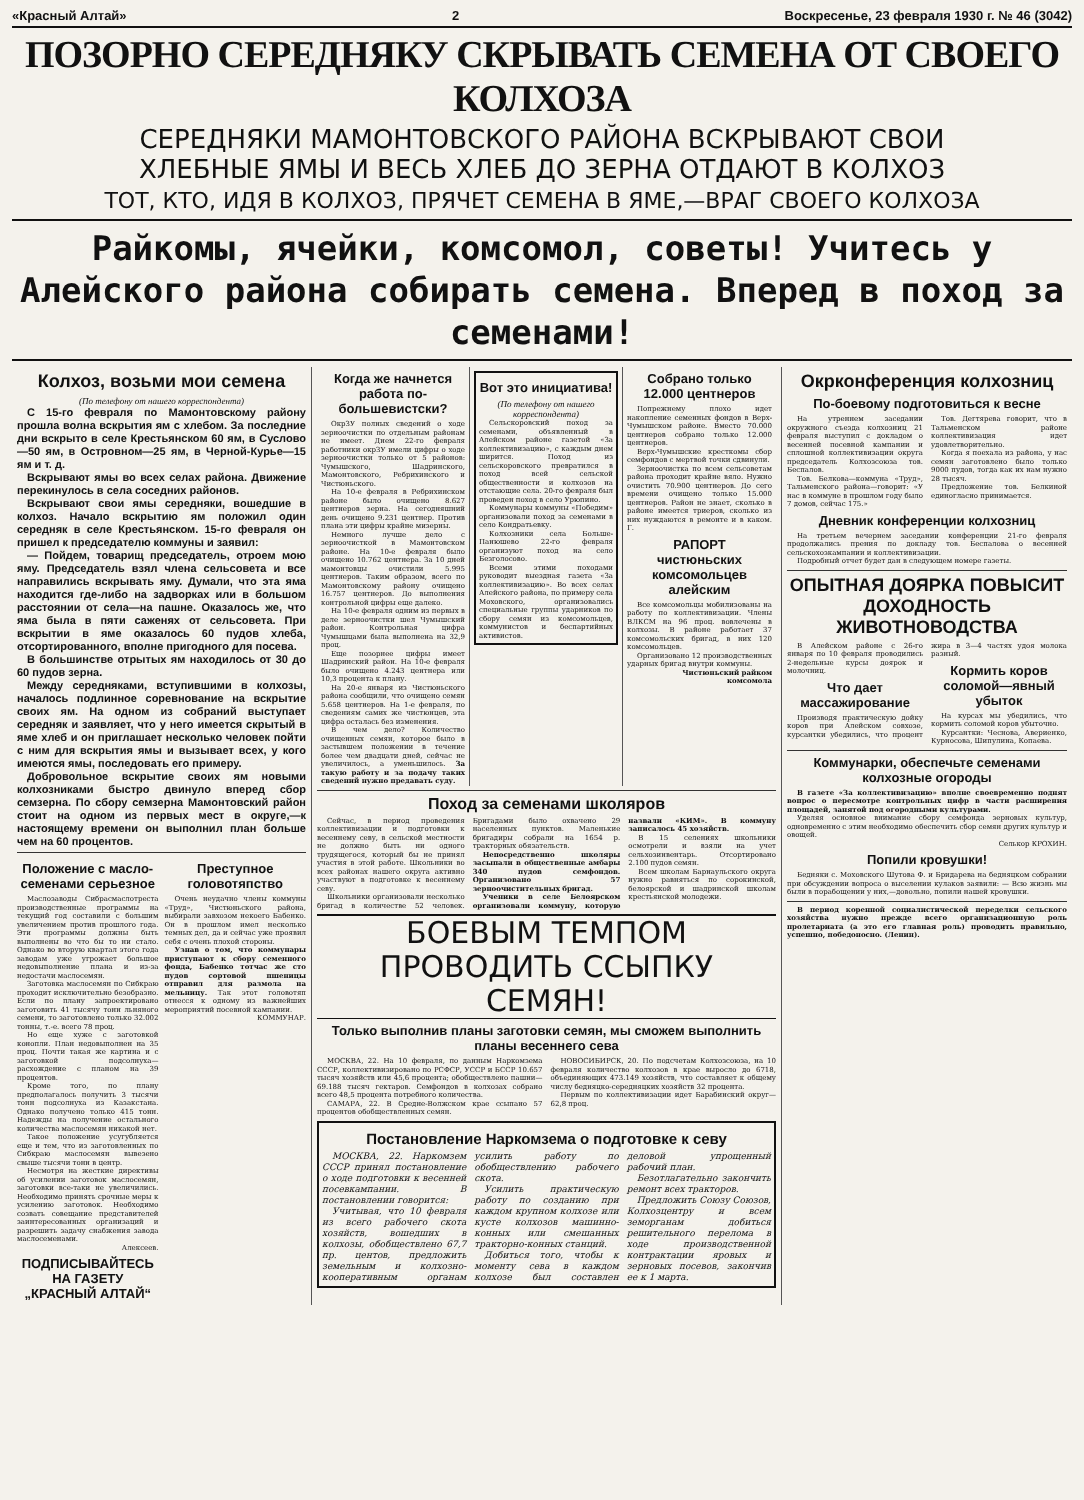«Красный Алтай» 2 Воскресенье, 23 февраля 1930 г. № 46 (3042)
ПОЗОРНО СЕРЕДНЯКУ СКРЫВАТЬ СЕМЕНА ОТ СВОЕГО КОЛХОЗА
СЕРЕДНЯКИ МАМОНТОВСКОГО РАЙОНА ВСКРЫВАЮТ СВОИ
ХЛЕБНЫЕ ЯМЫ И ВЕСЬ ХЛЕБ ДО ЗЕРНА ОТДАЮТ В КОЛХОЗ
ТОТ, КТО, ИДЯ В КОЛХОЗ, ПРЯЧЕТ СЕМЕНА В ЯМЕ,—ВРАГ СВОЕГО КОЛХОЗА
Райкомы, ячейки, комсомол, советы! Учитесь у Алейского района собирать семена. Вперед в поход за семенами!
Колхоз, возьми мои семена
(По телефону от нашего корреспондента)
С 15-го февраля по Мамонтовскому району прошла волна вскрытия ям с хлебом. За последние дни вскрыто в селе Крестьянском 60 ям, в Суслово—50 ям, в Островном—25 ям, в Черной-Курье—15 ям и т. д.
Вскрывают ямы во всех селах района. Движение перекинулось в села соседних районов.
Вскрывают свои ямы середняки, вошедшие в колхоз. Начало вскрытию ям положил один середняк в селе Крестьянском. 15-го февраля он пришел к председателю коммуны и заявил:
— Пойдем, товарищ председатель, отроем мою яму. Председатель взял члена сельсовета и все направились вскрывать яму. Думали, что эта яма находится где-либо на задворках или в большом расстоянии от села—на пашне. Оказалось же, что яма была в пяти саженях от сельсовета. При вскрытии в яме оказалось 60 пудов хлеба, отсортированного, вполне пригодного для посева.
В большинстве отрытых ям находилось от 30 до 60 пудов зерна.
Между середняками, вступившими в колхозы, началось подлинное соревнование на вскрытие своих ям. На одном из собраний выступает середняк и заявляет, что у него имеется скрытый в яме хлеб и он приглашает несколько человек пойти с ним для вскрытия ямы и вызывает всех, у кого имеются ямы, последовать его примеру.
Добровольное вскрытие своих ям новыми колхозниками быстро двинуло вперед сбор семзерна. По сбору семзерна Мамонтовский район стоит на одном из первых мест в округе,—к настоящему времени он выполнил план больше чем на 60 процентов.
Положение с масло-семенами серьезное
Маслозаводы Сибрасмаслотреста производственные программы на текущий год составили с большим увеличением против прошлого года. Эти программы должны быть выполнены во что бы то ни стало. Однако во вторую квартал этого года заводам уже угрожает большое недовыполнение плана и из-за недостачи маслосемян.
Заготовка маслосемян по Сибкраю проходит исключительно безобразно. Если по плану запроектировано заготовить 41 тысячу тонн льняного семени, то заготовлено только 32.002 тонны, т.-е. всего 78 проц.
Но еще хуже с заготовкой конопли. План недовыполнен на 35 проц. Почти такая же картина и с заготовкой подсолнуха—расхождение с планом на 39 процентов.
Кроме того, по плану предполагалось получить 3 тысячи тонн подсолнуха из Казакстана. Однако получено только 415 тонн. Надежды на получение остального количества маслосемян никакой нет.
Такое положение усугубляется еще и тем, что из заготовленных по Сибкраю маслосемян вывезено свыше тысячи тонн в центр.
Несмотря на жесткие директивы об усилении заготовок маслосемян, заготовки все-таки не увеличились. Необходимо принять срочные меры к усилению заготовок. Необходимо созвать совещание представителей заинтересованных организаций и разрешить задачу снабжения завода маслосеменами.
Алексеев.
ПОДПИСЫВАЙТЕСЬ
НА ГАЗЕТУ
„КРАСНЫЙ АЛТАЙ“
Преступное головотяпство
Очень неудачно члены коммуны «Труд», Чистюньского района, выбирали завхозом некоего Бабенко. Он в прошлом имел несколько темных дел, да и сейчас уже проявил себя с очень плохой стороны.
Узнав о том, что коммунары приступают к сбору семенного фонда, Бабенко тотчас же сто пудов сортовой пшеницы отправил для размола на мельницу. Так этот головотяп отнесся к одному из важнейших мероприятий посевной кампании.
КОММУНАР.
Когда же начнется работа по-большевистски?
ОкрЗУ полных сведений о ходе зерноочистки по отдельным районам не имеет. Днем 22-го февраля работники окрЗУ имели цифры о ходе зерноочистки только от 5 районов: Чумышского, Шадринского, Мамонтовского, Ребрихинского и Чистюньского.
На 10-е февраля в Ребрихинском районе было очищено 8.627 центнеров зерна. На сегодняшний день очищено 9.231 центнер. Против плана эти цифры крайне мизерны.
Немного лучше дело с зерноочисткой в Мамонтовском районе. На 10-е февраля было очищено 10.762 центнера. За 10 дней мамонтовцы очистили 5.995 центнеров. Таким образом, всего по Мамонтовскому району очищено 16.757 центнеров. До выполнения контрольной цифры еще далеко.
На 10-е февраля одним из первых в деле зерноочистки шел Чумышский район. Контрольная цифра Чумышцами была выполнена на 32,9 проц.
Еще позорнее цифры имеет Шадринский район. На 10-е февраля было очищено 4.243 центнера или 10,3 процента к плану.
На 20-е января из Чистюньского района сообщили, что очищено семян 5.658 центнеров. На 1-е февраля, по сведениям самих же чистюнцев, эта цифра осталась без изменения.
В чем дело? Количество очищенных семян, которое было в застывшем положении в течение более чем двадцати дней, сейчас не увеличилось, а уменьшилось. За такую работу и за подачу таких сведений нужно предавать суду.
Вот это инициатива!
(По телефону от нашего корреспондента)
Сельскоровский поход за семенами, объявленный в Алейском районе газетой «За коллективизацию», с каждым днем ширится. Поход из сельскоровского превратился в поход всей сельской общественности и колхозов на отстающие села. 20-го февраля был проведен поход в село Урюпино.
Коммунары коммуны «Победим» организовали поход за семенами в село Кондратьевку.
Колхозники села Больше-Панюшево 22-го февраля организуют поход на село Безголосово.
Всеми этими походами руководит выездная газета «За коллективизацию». Во всех селах Алейского района, по примеру села Моховского, организовались специальные группы ударников по сбору семян из комсомольцев, коммунистов и беспартийных активистов.
Собрано только 12.000 центнеров
Попрежнему плохо идет накопление семенных фондов в Верх-Чумышском районе. Вместо 70.000 центнеров собрано только 12.000 центнеров.
Верх-Чумышские кресткомы сбор семфондов с мертвой точки сдвинули.
Зерноочистка по всем сельсоветам района проходит крайне вяло. Нужно очистить 70.900 центнеров. До сего времени очищено только 15.000 центнеров. Район не знает, сколько в районе имеется триеров, сколько из них нуждаются в ремонте и в каком. Г.
РАПОРТ
чистюньских комсомольцев алейским
Все комсомольцы мобилизованы на работу по коллективизации. Члены ВЛКСМ на 96 проц. вовлечены в колхозы. В районе работает 37 комсомольских бригад, в них 120 комсомольцев.
Организовано 12 производственных ударных бригад внутри коммуны.
Чистюньский райком комсомола
Поход за семенами школяров
Сейчас, в период проведения коллективизации и подготовки к весеннему севу, в сельской местности не должно быть ни одного трудящегося, который бы не принял участия в этой работе. Школьники во всех районах нашего округа активно участвуют в подготовке к весеннему севу.
Школьники организовали несколько бригад в количестве 52 человек. Бригадами было охвачено 29 населенных пунктов. Маленькие бригадиры собрали на 1654 р. тракторных обязательств.
Непосредственно школяры засыпали в общественные амбары 340 пудов семфондов. Организовано 57 зерноочистительных бригад.
Ученики в селе Белоярском организовали коммуну, которую назвали «КИМ». В коммуну записалось 45 хозяйств.
В 15 селениях школьники осмотрели и взяли на учет сельхозинвентарь. Отсортировано 2.100 пудов семян.
Всем школам Барнаульского округа нужно равняться по сорокинской, белоярской и шадринской школам крестьянской молодежи.
БОЕВЫМ ТЕМПОМ ПРОВОДИТЬ ССЫПКУ СЕМЯН!
Только выполнив планы заготовки семян, мы сможем выполнить планы весеннего сева
МОСКВА, 22. На 10 февраля, по данным Наркомзема СССР, коллективизировано по РСФСР, УССР и БССР 10.657 тысяч хозяйств или 45,6 процента; обобществлено пашни—69.188 тысяч гектаров. Семфондов в колхозах собрано всего 48,5 процента потребного количества.
САМАРА, 22. В Средне-Волжском крае ссыпано 57 процентов обобществленных семян.
НОВОСИБИРСК, 20. По подсчетам Колхозсоюза, на 10 февраля количество колхозов в крае выросло до 6718, объединяющих 473.149 хозяйств, что составляет к общему числу бедняцко-середняцких хозяйств 32 процента.
Первым по коллективизации идет Барабинский округ—62,8 проц.
Постановление Наркомзема о подготовке к севу
МОСКВА, 22. Наркомзем СССР принял постановление о ходе подготовки к весенней посевкампании. В постановлении говорится:
Учитывая, что 10 февраля из всего рабочего скота хозяйств, вошедших в колхозы, обобществлено 67,7 пр. центов, предложить земельным и колхозно-кооперативным органам усилить работу по обобществлению рабочего скота.
Усилить практическую работу по созданию при каждом крупном колхозе или кусте колхозов машинно-конных или смешанных тракторно-конных станций.
Добиться того, чтобы к моменту сева в каждом колхозе был составлен деловой упрощенный рабочий план.
Безотлагательно закончить ремонт всех тракторов.
Предложить Союзу Союзов, Колхозцентру и всем земорганам добиться решительного перелома в ходе производственной контрактации яровых и зерновых посевов, закончив ее к 1 марта.
Окрконференция колхозниц
По-боевому подготовиться к весне
На утреннем заседании окружного съезда колхозниц 21 февраля выступил с докладом о весенней посевной кампании и сплошной коллективизации округа председатель Колхозсоюза тов. Беспалов.
Тов. Белкова—коммуна «Труд», Тальменского района—говорит: «У нас в коммуне в прошлом году было 7 домов, сейчас 175.»
Тов. Дегтярева говорит, что в Тальменском районе коллективизация идет удовлетворительно.
Когда я поехала из района, у нас семян заготовлено было только 9000 пудов, тогда как их нам нужно 28 тысяч.
Предложение тов. Белкиной единогласно принимается.
Дневник конференции колхозниц
На третьем вечернем заседании конференции 21-го февраля продолжались прения по докладу тов. Беспалова о весенней сельскохозкампании и коллективизации.
Подробный отчет будет дан в следующем номере газеты.
ОПЫТНАЯ ДОЯРКА ПОВЫСИТ ДОХОДНОСТЬ ЖИВОТНОВОДСТВА
В Алейском районе с 26-го января по 10 февраля проводились 2-недельные курсы доярок и молочниц.
Что дает массажирование
Производя практическую дойку коров при Алейском совхозе, курсантки убедились, что процент жира в 3—4 частях удоя молока разный.
Кормить коров соломой—явный убыток
На курсах мы убедились, что кормить соломой коров убыточно.
Курсантки: Чеснова, Авериенко, Курносова, Шипулина, Копаева.
Коммунарки, обеспечьте семенами колхозные огороды
В газете «За коллективизацию» вполне своевременно поднят вопрос о пересмотре контрольных цифр в части расширения площадей, занятой под огородными культурами.
Уделяя основное внимание сбору семфонда зерновых культур, одновременно с этим необходимо обеспечить сбор семян других культур и овощей.
Селькор КРОХИН.
Попили кровушки!
Бедняки с. Моховского Шутова Ф. и Бридарева на бедняцком собрании при обсуждении вопроса о выселении кулаков заявили: — Всю жизнь мы были в порабощении у них,—довольно, попили нашей кровушки.
В период коренной социалистической переделки сельского хозяйства нужно прежде всего организационную роль пролетариата (а это его главная роль) проводить правильно, успешно, победоносно. (Ленин).